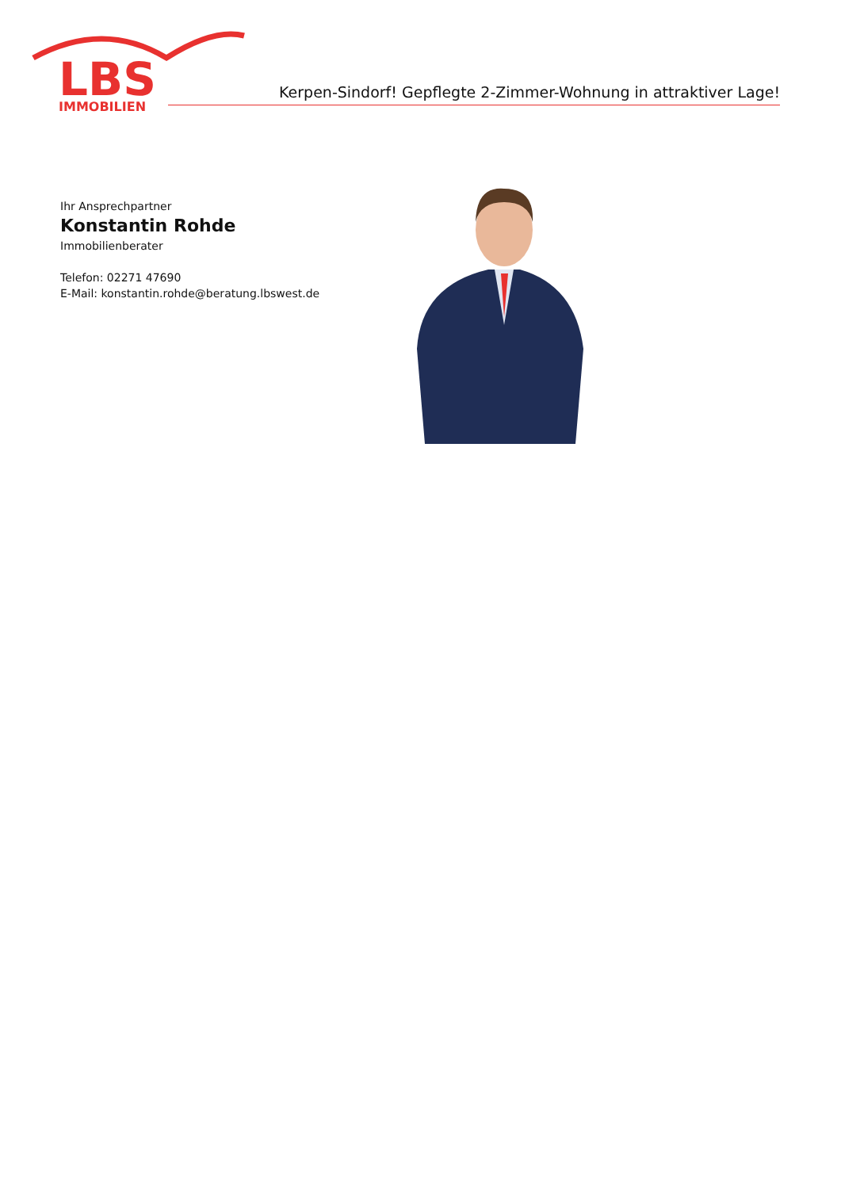LBS
IMMOBILIEN
Kerpen-Sindorf! Gepflegte 2-Zimmer-Wohnung in attraktiver Lage!
Ihr Ansprechpartner
Konstantin Rohde
Immobilienberater
Telefon: 02271 47690
E-Mail: konstantin.rohde@beratung.lbswest.de